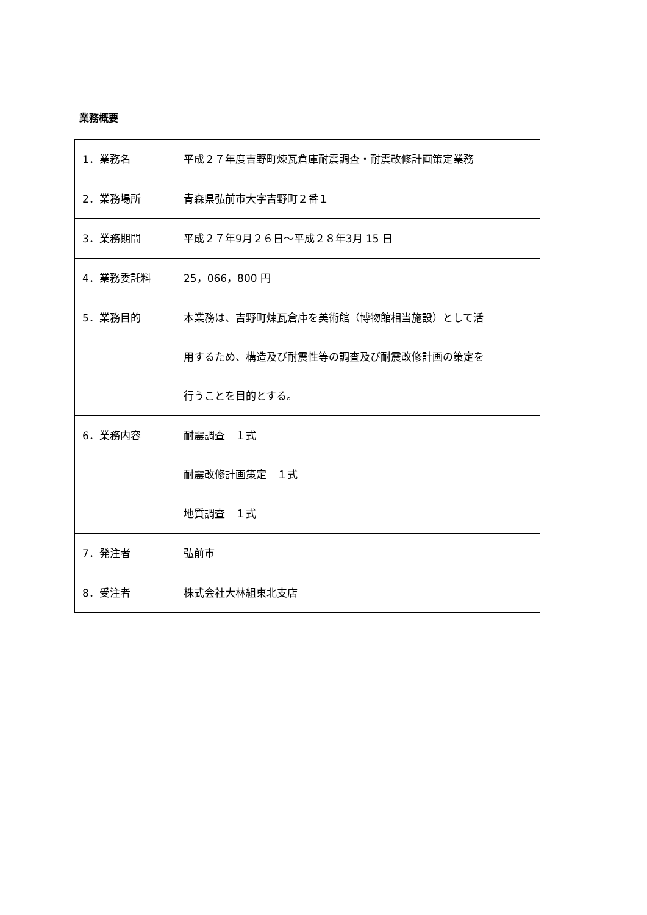業務概要
| 1．業務名 | 平成２７年度吉野町煉瓦倉庫耐震調査・耐震改修計画策定業務 |
| 2．業務場所 | 青森県弘前市大字吉野町２番１ |
| 3．業務期間 | 平成２７年9月２６日～平成２８年3月 15 日 |
| 4．業務委託料 | 25，066，800 円 |
| 5．業務目的 | 本業務は、吉野町煉瓦倉庫を美術館（博物館相当施設）として活 用するため、構造及び耐震性等の調査及び耐震改修計画の策定を 行うことを目的とする。 |
| 6．業務内容 | 耐震調査 １式 耐震改修計画策定 １式 地質調査 １式 |
| 7．発注者 | 弘前市 |
| 8．受注者 | 株式会社大林組東北支店 |